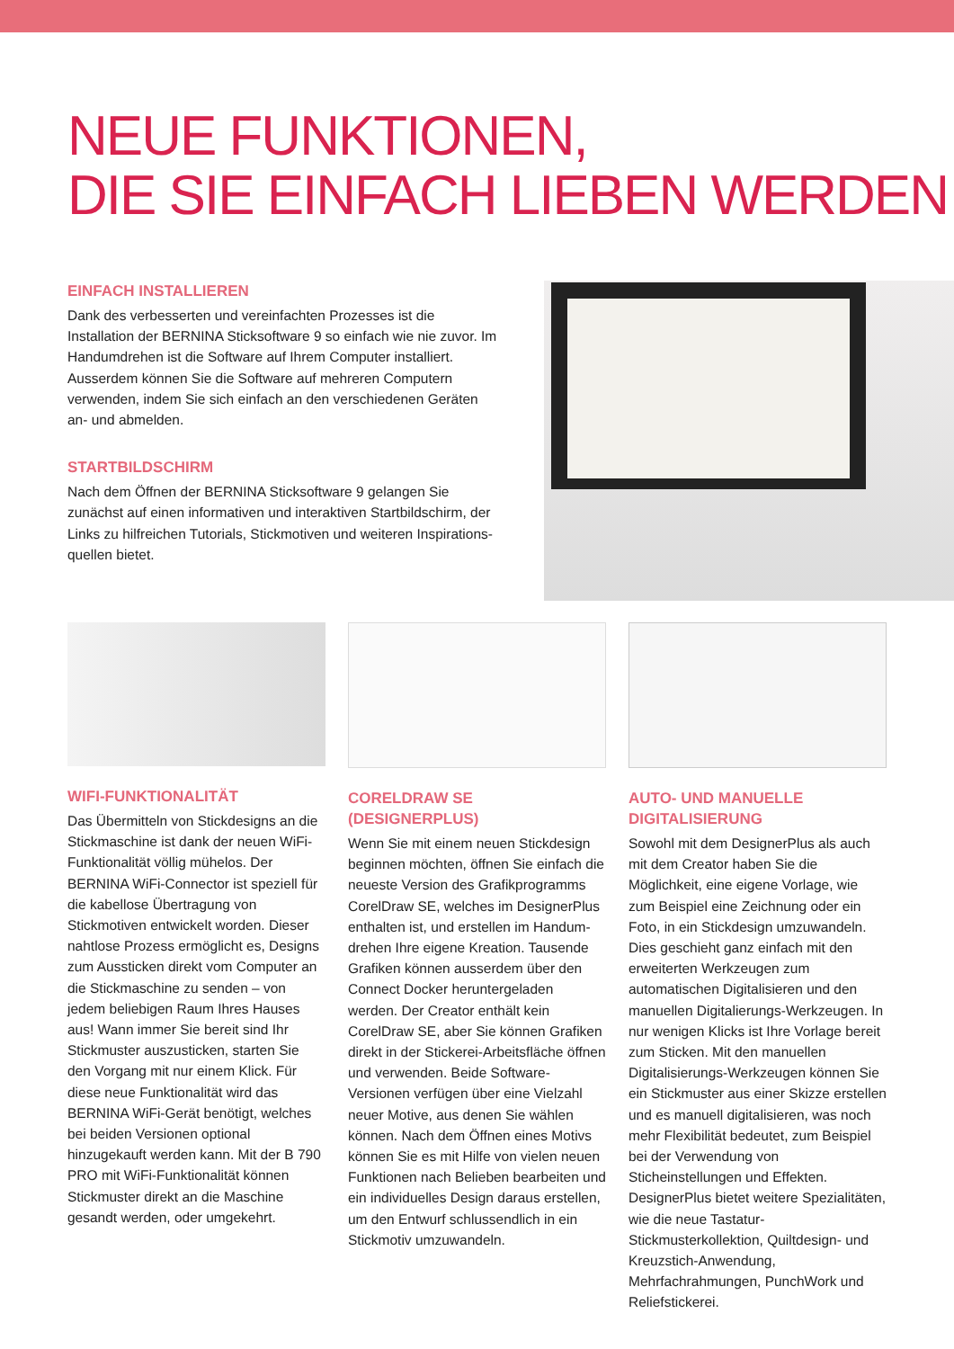NEUE FUNKTIONEN,
DIE SIE EINFACH LIEBEN WERDEN
EINFACH INSTALLIEREN
Dank des verbesserten und vereinfachten Prozesses ist die Installation der BERNINA Sticksoftware 9 so einfach wie nie zuvor. Im Hand­umdrehen ist die Software auf Ihrem Computer installiert. Ausser­dem können Sie die Software auf mehreren Computern verwenden, indem Sie sich einfach an den verschiedenen Geräten an- und abmelden.
STARTBILDSCHIRM
Nach dem Öffnen der BERNINA Sticksoftware 9 gelangen Sie zunächst auf einen informativen und interaktiven Startbildschirm, der Links zu hilfreichen Tutorials, Stickmotiven und weiteren Inspirations­quellen bietet.
WIFI-FUNKTIONALITÄT
Das Übermitteln von Stickdesigns an die Stickmaschine ist dank der neuen WiFi-Funktionalität völlig mühelos. Der BERNINA WiFi-Connector ist speziell für die kabellose Übertragung von Stickmotiven entwickelt worden. Dieser nahtlose Prozess ermöglicht es, Designs zum Aussticken direkt vom Computer an die Stickmaschine zu senden – von jedem beliebigen Raum Ihres Hauses aus! Wann immer Sie bereit sind Ihr Stickmuster auszusticken, starten Sie den Vorgang mit nur einem Klick. Für diese neue Funktionalität wird das BERNINA WiFi-Gerät benötigt, welches bei beiden Versionen optional hinzugekauft werden kann. Mit der B 790 PRO mit WiFi-Funktionalität können Stickmuster direkt an die Maschine gesandt werden, oder umgekehrt.
CORELDRAW SE (DESIGNERPLUS)
Wenn Sie mit einem neuen Stickdesign beginnen möchten, öffnen Sie einfach die neueste Version des Grafikprogramms CorelDraw SE, welches im DesignerPlus enthalten ist, und erstellen im Handum­drehen Ihre eigene Kreation. Tausende Grafiken können ausserdem über den Connect Docker heruntergeladen werden. Der Creator enthält kein CorelDraw SE, aber Sie können Grafiken direkt in der Stickerei-Arbeitsfläche öffnen und verwenden. Beide Software-Versionen verfügen über eine Vielzahl neuer Motive, aus denen Sie wählen können. Nach dem Öffnen eines Motivs können Sie es mit Hilfe von vielen neuen Funktionen nach Belieben bearbeiten und ein individuelles Design daraus er­stellen, um den Entwurf schlussendlich in ein Stickmotiv umzuwandeln.
AUTO- UND MANUELLE DIGITALISIERUNG
Sowohl mit dem DesignerPlus als auch mit dem Creator haben Sie die Möglichkeit, eine eigene Vorlage, wie zum Beispiel eine Zeichnung oder ein Foto, in ein Stickdesign umzuwandeln. Dies geschieht ganz einfach mit den erweiterten Werk­zeugen zum automatischen Digitalisieren und den manuellen Digitalierungs-Werkzeugen. In nur wenigen Klicks ist Ihre Vorlage bereit zum Sticken. Mit den manuellen Digitalisierungs-Werkzeugen können Sie ein Stickmuster aus einer Skizze erstellen und es manuell digitalisieren, was noch mehr Flexibilität bedeutet, zum Beispiel bei der Verwendung von Sticheinstellungen und Effekten. DesignerPlus bietet weitere Spezialitäten, wie die neue Tastatur-Stickmusterkollektion, Quiltdesign- und Kreuzstich-Anwendung, Mehrfachrahmungen, PunchWork und Reliefstickerei.